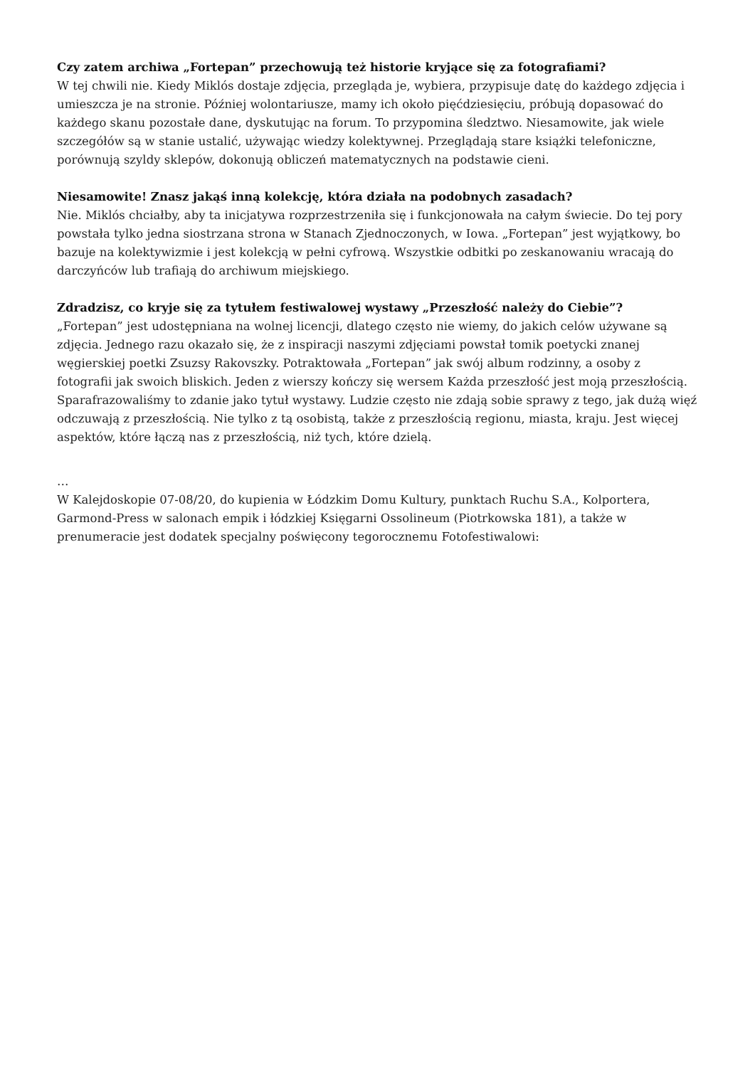Czy zatem archiwa „Fortepan” przechowują też historie kryjące się za fotografiami?
W tej chwili nie. Kiedy Miklós dostaje zdjęcia, przegląda je, wybiera, przypisuje datę do każdego zdjęcia i umieszcza je na stronie. Później wolontariusze, mamy ich około pięćdziesięciu, próbują dopasować do każdego skanu pozostałe dane, dyskutując na forum. To przypomina śledztwo. Niesamowite, jak wiele szczegółów są w stanie ustalić, używając wiedzy kolektywnej. Przeglądają stare książki telefoniczne, porównują szyldy sklepów, dokonują obliczeń matematycznych na podstawie cieni.
Niesamowite! Znasz jakąś inną kolekcję, która działa na podobnych zasadach?
Nie. Miklós chciałby, aby ta inicjatywa rozprzestrzeniła się i funkcjonowała na całym świecie. Do tej pory powstała tylko jedna siostrzana strona w Stanach Zjednoczonych, w Iowa. „Fortepan” jest wyjątkowy, bo bazuje na kolektywizmie i jest kolekcją w pełni cyfrową. Wszystkie odbitki po zeskanowaniu wracają do darczyńców lub trafiają do archiwum miejskiego.
Zdradzisz, co kryje się za tytułem festiwalowej wystawy „Przeszłość należy do Ciebie”?
„Fortepan” jest udostępniana na wolnej licencji, dlatego często nie wiemy, do jakich celów używane są zdjęcia. Jednego razu okazało się, że z inspiracji naszymi zdjęciami powstał tomik poetycki znanej węgierskiej poetki Zsuzsy Rakovszky. Potraktowała „Fortepan” jak swój album rodzinny, a osoby z fotografii jak swoich bliskich. Jeden z wierszy kończy się wersem Każda przeszłość jest moją przeszłością. Sparafrazowaliśmy to zdanie jako tytuł wystawy. Ludzie często nie zdają sobie sprawy z tego, jak dużą więź odczuwają z przeszłością. Nie tylko z tą osobistą, także z przeszłością regionu, miasta, kraju. Jest więcej aspektów, które łączą nas z przeszłością, niż tych, które dzielą.
…
W Kalejdoskopie 07-08/20, do kupienia w Łódzkim Domu Kultury, punktach Ruchu S.A., Kolportera, Garmond-Press w salonach empik i łódzkiej Księgarni Ossolineum (Piotrkowska 181), a także w prenumeracie jest dodatek specjalny poświęcony tegorocznemu Fotofestiwalowi: